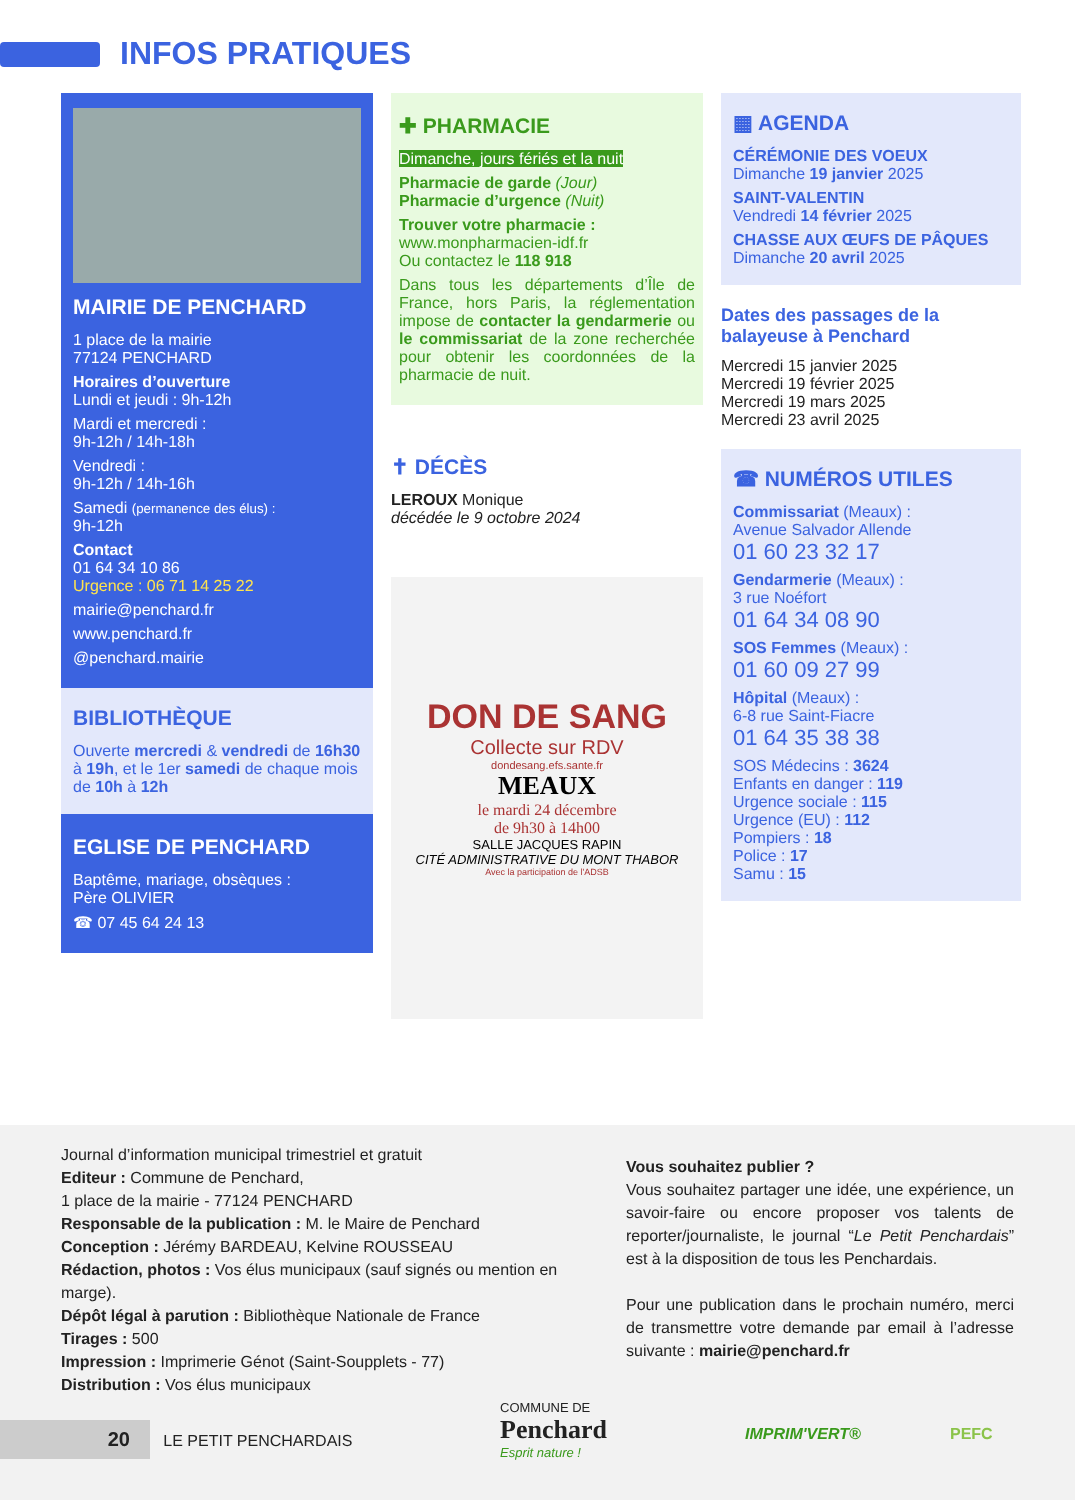INFOS PRATIQUES
MAIRIE DE PENCHARD
1 place de la mairie
77124 PENCHARD
Horaires d’ouverture
Lundi et jeudi : 9h-12h
Mardi et mercredi :
9h-12h / 14h-18h
Vendredi :
9h-12h / 14h-16h
Samedi (permanence des élus) :
9h-12h
Contact
01 64 34 10 86
Urgence : 06 71 14 25 22
mairie@penchard.fr
www.penchard.fr
@penchard.mairie
BIBLIOTHÈQUE
Ouverte mercredi & vendredi de 16h30 à 19h, et le 1er samedi de chaque mois de 10h à 12h
EGLISE DE PENCHARD
Baptême, mariage, obsèques :
Père OLIVIER
☎ 07 45 64 24 13
✚ PHARMACIE
Dimanche, jours fériés et la nuit
Pharmacie de garde (Jour)
Pharmacie d’urgence (Nuit)
Trouver votre pharmacie :
www.monpharmacien-idf.fr
Ou contactez le 118 918
Dans tous les départements d’Île de France, hors Paris, la réglementation impose de contacter la gendarmerie ou le commissariat de la zone recherchée pour obtenir les coordonnées de la pharmacie de nuit.
✝ DÉCÈS
LEROUX Monique
décédée le 9 octobre 2024
DON DE SANG
Collecte sur RDV
dondesang.efs.sante.fr
MEAUX
le mardi 24 décembre
de 9h30 à 14h00
SALLE JACQUES RAPIN
CITÉ ADMINISTRATIVE DU MONT THABOR
Avec la participation de l'ADSB
▦ AGENDA
CÉRÉMONIE DES VOEUX
Dimanche 19 janvier 2025
SAINT-VALENTIN
Vendredi 14 février 2025
CHASSE AUX ŒUFS DE PÂQUES
Dimanche 20 avril 2025
Dates des passages de la balayeuse à Penchard
Mercredi 15 janvier 2025
Mercredi 19 février 2025
Mercredi 19 mars 2025
Mercredi 23 avril 2025
☎ NUMÉROS UTILES
Commissariat (Meaux) :
Avenue Salvador Allende
01 60 23 32 17
Gendarmerie (Meaux) :
3 rue Noéfort
01 64 34 08 90
SOS Femmes (Meaux) :
01 60 09 27 99
Hôpital (Meaux) :
6-8 rue Saint-Fiacre
01 64 35 38 38
SOS Médecins : 3624
Enfants en danger : 119
Urgence sociale : 115
Urgence (EU) : 112
Pompiers : 18
Police : 17
Samu : 15
Journal d’information municipal trimestriel et gratuit
Editeur : Commune de Penchard,
1 place de la mairie - 77124 PENCHARD
Responsable de la publication : M. le Maire de Penchard
Conception : Jérémy BARDEAU, Kelvine ROUSSEAU
Rédaction, photos : Vos élus municipaux (sauf signés ou mention en marge).
Dépôt légal à parution : Bibliothèque Nationale de France
Tirages : 500
Impression : Imprimerie Génot (Saint-Soupplets - 77)
Distribution : Vos élus municipaux
Vous souhaitez publier ?
Vous souhaitez partager une idée, une expérience, un savoir-faire ou encore proposer vos talents de reporter/journaliste, le journal “Le Petit Penchardais” est à la disposition de tous les Penchardais.
Pour une publication dans le prochain numéro, merci de transmettre votre demande par email à l’adresse suivante : mairie@penchard.fr
20 LE PETIT PENCHARDAIS
COMMUNE DE
Penchard
Esprit nature ! IMPRIM'VERT® PEFC